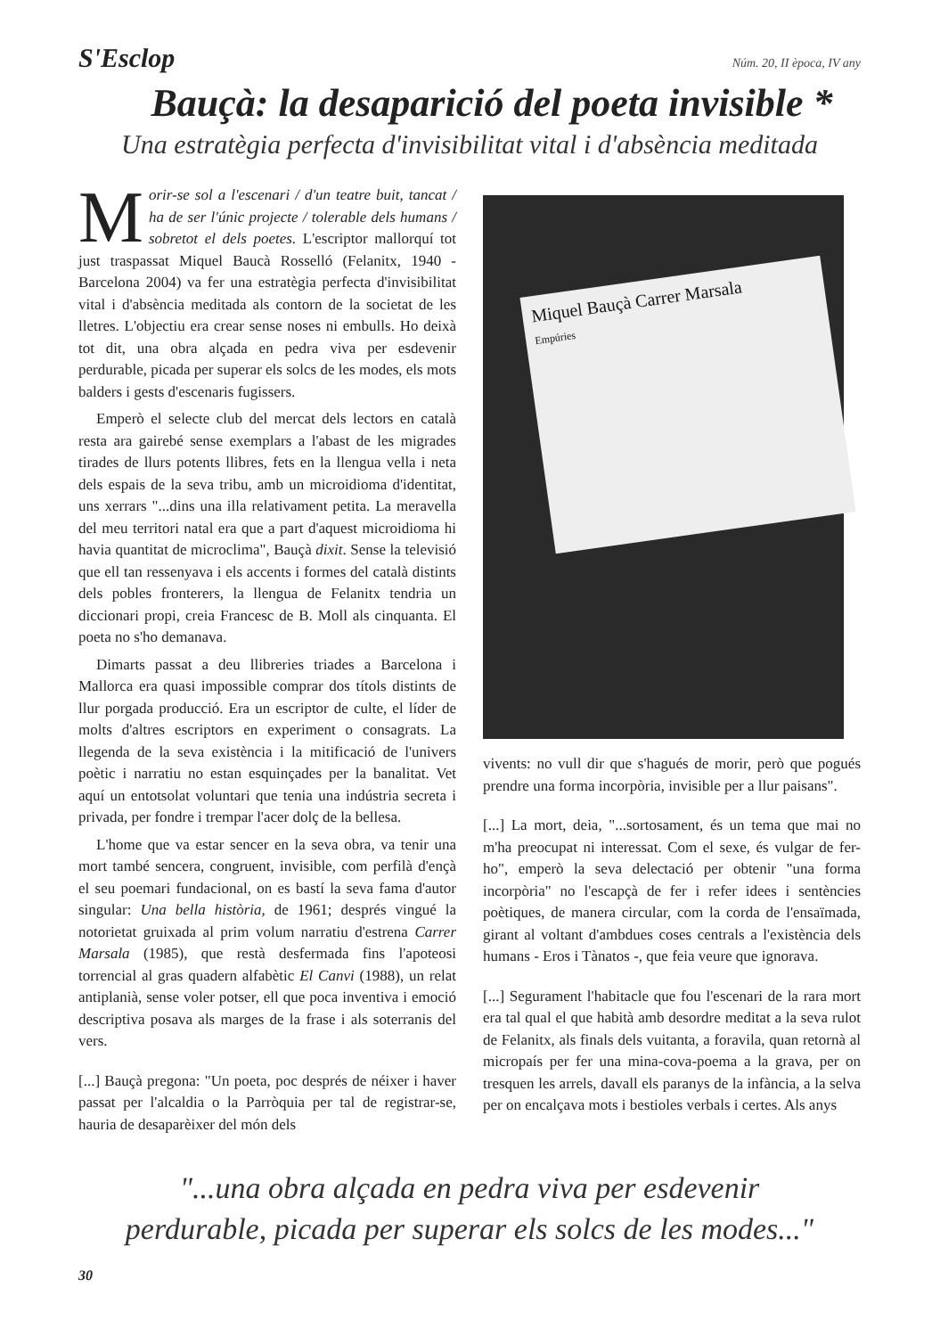S'Esclop Núm. 20, II època, IV any
Bauçà: la desaparició del poeta invisible *
Una estratègia perfecta d'invisibilitat vital i d'absència meditada
Morir-se sol a l'escenari / d'un teatre buit, tancat / ha de ser l'únic projecte / tolerable dels humans / sobretot el dels poetes. L'escriptor mallorquí tot just traspassat Miquel Baucà Rosselló (Felanitx, 1940 - Barcelona 2004) va fer una estratègia perfecta d'invisibilitat vital i d'absència meditada als contorn de la societat de les lletres. L'objectiu era crear sense noses ni embulls. Ho deixà tot dit, una obra alçada en pedra viva per esdevenir perdurable, picada per superar els solcs de les modes, els mots balders i gests d'escenaris fugissers.
Emperò el selecte club del mercat dels lectors en català resta ara gairebé sense exemplars a l'abast de les migrades tirades de llurs potents llibres, fets en la llengua vella i neta dels espais de la seva tribu, amb un microidioma d'identitat, uns xerrars "...dins una illa relativament petita. La meravella del meu territori natal era que a part d'aquest microidioma hi havia quantitat de microclima", Bauçà dixit. Sense la televisió que ell tan ressenyava i els accents i formes del català distints dels pobles fronterers, la llengua de Felanitx tendria un diccionari propi, creia Francesc de B. Moll als cinquanta. El poeta no s'ho demanava.
Dimarts passat a deu llibreries triades a Barcelona i Mallorca era quasi impossible comprar dos títols distints de llur porgada producció. Era un escriptor de culte, el líder de molts d'altres escriptors en experiment o consagrats. La llegenda de la seva existència i la mitificació de l'univers poètic i narratiu no estan esquinçades per la banalitat. Vet aquí un entotsolat voluntari que tenia una indústria secreta i privada, per fondre i trempar l'acer dolç de la bellesa.
L'home que va estar sencer en la seva obra, va tenir una mort també sencera, congruent, invisible, com perfilà d'ençà el seu poemari fundacional, on es bastí la seva fama d'autor singular: Una bella història, de 1961; després vingué la notorietat gruixada al prim volum narratiu d'estrena Carrer Marsala (1985), que restà desfermada fins l'apoteosi torrencial al gras quadern alfabètic El Canvi (1988), un relat antiplanià, sense voler potser, ell que poca inventiva i emoció descriptiva posava als marges de la frase i als soterranis del vers.
[...] Bauçà pregona: "Un poeta, poc després de néixer i haver passat per l'alcaldia o la Parròquia per tal de registrar-se, hauria de desaparèixer del món dels
Miquel Bauçà Carrer Marsala
Empúries
vivents: no vull dir que s'hagués de morir, però que pogués prendre una forma incorpòria, invisible per a llur paisans".
[...] La mort, deia, "...sortosament, és un tema que mai no m'ha preocupat ni interessat. Com el sexe, és vulgar de fer-ho", emperò la seva delectació per obtenir "una forma incorpòria" no l'escapçà de fer i refer idees i sentències poètiques, de manera circular, com la corda de l'ensaïmada, girant al voltant d'ambdues coses centrals a l'existència dels humans - Eros i Tànatos -, que feia veure que ignorava.
[...] Segurament l'habitacle que fou l'escenari de la rara mort era tal qual el que habità amb desordre meditat a la seva rulot de Felanitx, als finals dels vuitanta, a foravila, quan retornà al micropaís per fer una mina-cova-poema a la grava, per on tresquen les arrels, davall els paranys de la infància, a la selva per on encalçava mots i bestioles verbals i certes. Als anys
"...una obra alçada en pedra viva per esdevenir
perdurable, picada per superar els solcs de les modes..."
30